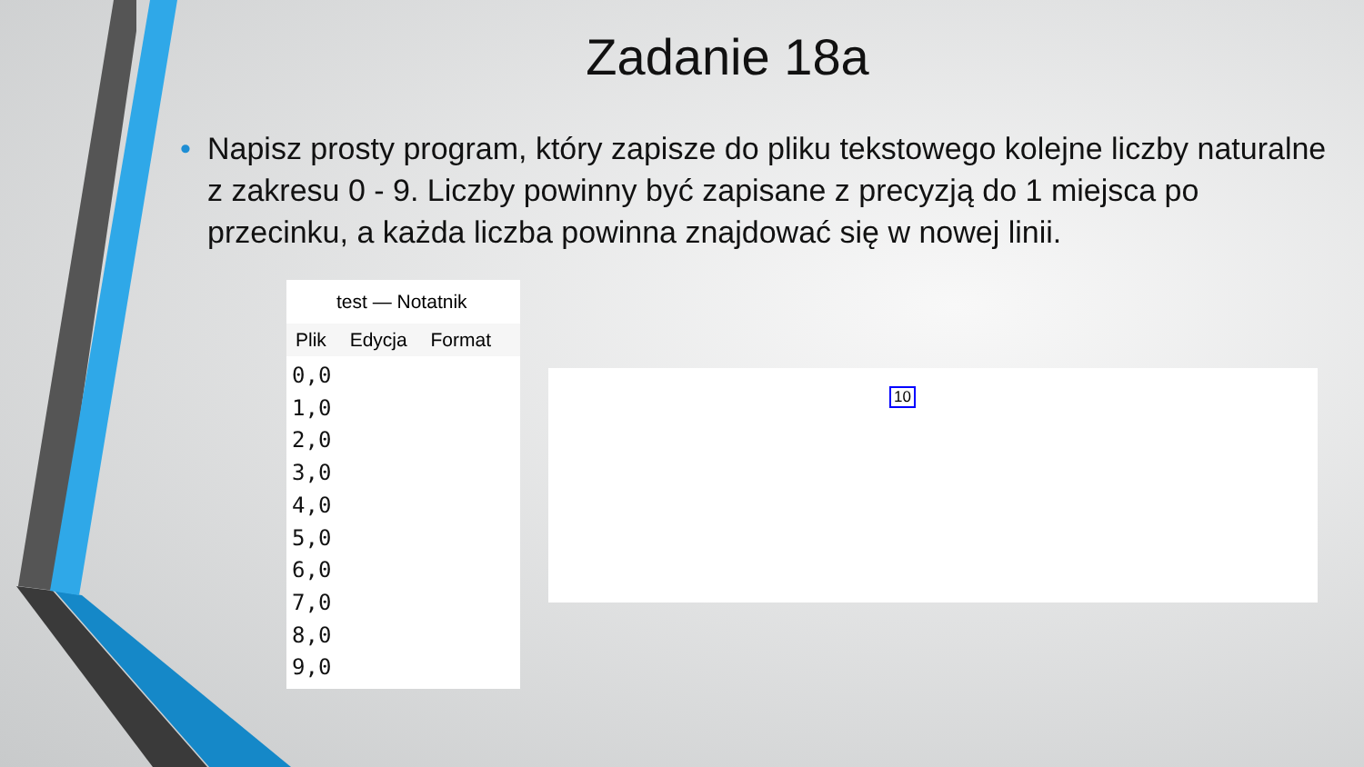Zadanie 18a
• Napisz prosty program, który zapisze do pliku tekstowego kolejne liczby naturalne z zakresu 0 - 9. Liczby powinny być zapisane z precyzją do 1 miejsca po przecinku, a każda liczba powinna znajdować się w nowej linii.
test — Notatnik
Plik Edycja Format
0,0
1,0
2,0
3,0
4,0
5,0
6,0
7,0
8,0
9,0
10